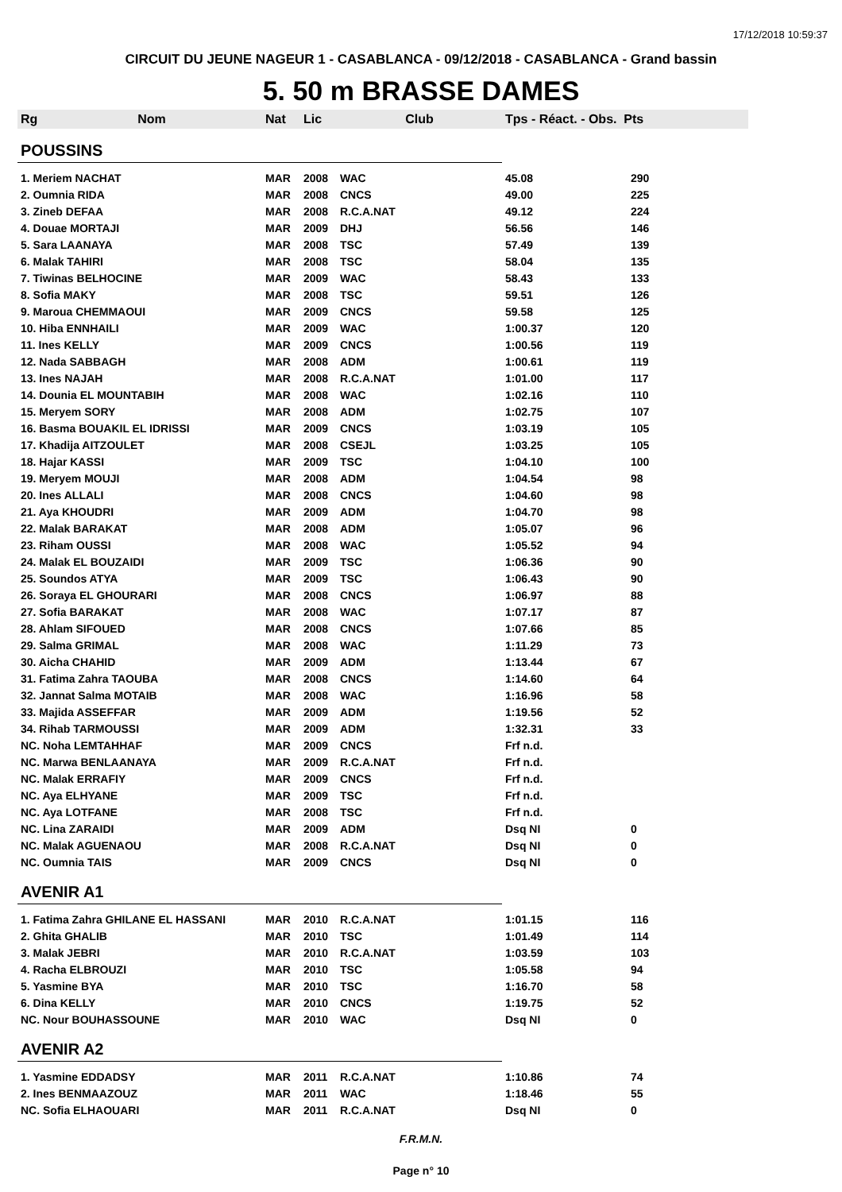17/12/2018 10:59:37
CIRCUIT DU JEUNE NAGEUR 1 - CASABLANCA - 09/12/2018 - CASABLANCA - Grand bassin
5. 50 m BRASSE DAMES
| Rg | Nom | Nat | Lic | Club | Tps - Réact. - Obs. Pts | |
| --- | --- | --- | --- | --- | --- | --- |
| POUSSINS | | | | | | |
| 1. Meriem NACHAT | | MAR | 2008 | WAC | 45.08 | 290 |
| 2. Oumnia RIDA | | MAR | 2008 | CNCS | 49.00 | 225 |
| 3. Zineb DEFAA | | MAR | 2008 | R.C.A.NAT | 49.12 | 224 |
| 4. Douae MORTAJI | | MAR | 2009 | DHJ | 56.56 | 146 |
| 5. Sara LAANAYA | | MAR | 2008 | TSC | 57.49 | 139 |
| 6. Malak TAHIRI | | MAR | 2008 | TSC | 58.04 | 135 |
| 7. Tiwinas BELHOCINE | | MAR | 2009 | WAC | 58.43 | 133 |
| 8. Sofia MAKY | | MAR | 2008 | TSC | 59.51 | 126 |
| 9. Maroua CHEMMAOUI | | MAR | 2009 | CNCS | 59.58 | 125 |
| 10. Hiba ENNHAILI | | MAR | 2009 | WAC | 1:00.37 | 120 |
| 11. Ines KELLY | | MAR | 2009 | CNCS | 1:00.56 | 119 |
| 12. Nada SABBAGH | | MAR | 2008 | ADM | 1:00.61 | 119 |
| 13. Ines NAJAH | | MAR | 2008 | R.C.A.NAT | 1:01.00 | 117 |
| 14. Dounia EL MOUNTABIH | | MAR | 2008 | WAC | 1:02.16 | 110 |
| 15. Meryem SORY | | MAR | 2008 | ADM | 1:02.75 | 107 |
| 16. Basma BOUAKIL EL IDRISSI | | MAR | 2009 | CNCS | 1:03.19 | 105 |
| 17. Khadija AITZOULET | | MAR | 2008 | CSEJL | 1:03.25 | 105 |
| 18. Hajar KASSI | | MAR | 2009 | TSC | 1:04.10 | 100 |
| 19. Meryem MOUJI | | MAR | 2008 | ADM | 1:04.54 | 98 |
| 20. Ines ALLALI | | MAR | 2008 | CNCS | 1:04.60 | 98 |
| 21. Aya KHOUDRI | | MAR | 2009 | ADM | 1:04.70 | 98 |
| 22. Malak BARAKAT | | MAR | 2008 | ADM | 1:05.07 | 96 |
| 23. Riham OUSSI | | MAR | 2008 | WAC | 1:05.52 | 94 |
| 24. Malak EL BOUZAIDI | | MAR | 2009 | TSC | 1:06.36 | 90 |
| 25. Soundos ATYA | | MAR | 2009 | TSC | 1:06.43 | 90 |
| 26. Soraya EL GHOURARI | | MAR | 2008 | CNCS | 1:06.97 | 88 |
| 27. Sofia BARAKAT | | MAR | 2008 | WAC | 1:07.17 | 87 |
| 28. Ahlam SIFOUED | | MAR | 2008 | CNCS | 1:07.66 | 85 |
| 29. Salma GRIMAL | | MAR | 2008 | WAC | 1:11.29 | 73 |
| 30. Aicha CHAHID | | MAR | 2009 | ADM | 1:13.44 | 67 |
| 31. Fatima Zahra TAOUBA | | MAR | 2008 | CNCS | 1:14.60 | 64 |
| 32. Jannat Salma MOTAIB | | MAR | 2008 | WAC | 1:16.96 | 58 |
| 33. Majida ASSEFFAR | | MAR | 2009 | ADM | 1:19.56 | 52 |
| 34. Rihab TARMOUSSI | | MAR | 2009 | ADM | 1:32.31 | 33 |
| NC. Noha LEMTAHHAF | | MAR | 2009 | CNCS | Frf n.d. | |
| NC. Marwa BENLAANAYA | | MAR | 2009 | R.C.A.NAT | Frf n.d. | |
| NC. Malak ERRAFIY | | MAR | 2009 | CNCS | Frf n.d. | |
| NC. Aya ELHYANE | | MAR | 2009 | TSC | Frf n.d. | |
| NC. Aya LOTFANE | | MAR | 2008 | TSC | Frf n.d. | |
| NC. Lina ZARAIDI | | MAR | 2009 | ADM | Dsq NI | 0 |
| NC. Malak AGUENAOU | | MAR | 2008 | R.C.A.NAT | Dsq NI | 0 |
| NC. Oumnia TAIS | | MAR | 2009 | CNCS | Dsq NI | 0 |
| AVENIR A1 | | | | | | |
| 1. Fatima Zahra GHILANE EL HASSANI | | MAR | 2010 | R.C.A.NAT | 1:01.15 | 116 |
| 2. Ghita GHALIB | | MAR | 2010 | TSC | 1:01.49 | 114 |
| 3. Malak JEBRI | | MAR | 2010 | R.C.A.NAT | 1:03.59 | 103 |
| 4. Racha ELBROUZI | | MAR | 2010 | TSC | 1:05.58 | 94 |
| 5. Yasmine BYA | | MAR | 2010 | TSC | 1:16.70 | 58 |
| 6. Dina KELLY | | MAR | 2010 | CNCS | 1:19.75 | 52 |
| NC. Nour BOUHASSOUNE | | MAR | 2010 | WAC | Dsq NI | 0 |
| AVENIR A2 | | | | | | |
| 1. Yasmine EDDADSY | | MAR | 2011 | R.C.A.NAT | 1:10.86 | 74 |
| 2. Ines BENMAAZOUZ | | MAR | 2011 | WAC | 1:18.46 | 55 |
| NC. Sofia ELHAOUARI | | MAR | 2011 | R.C.A.NAT | Dsq NI | 0 |
F.R.M.N.
Page n° 10